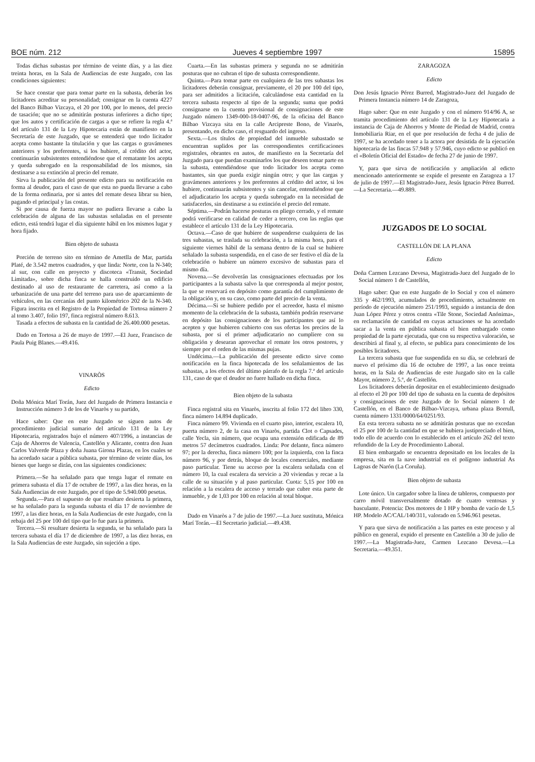BOE núm. 212 Jueves 4 septiembre 1997 15895
Todas dichas subastas por término de veinte días, y a las diez treinta horas, en la Sala de Audiencias de este Juzgado, con las condiciones siguientes:
Se hace constar que para tomar parte en la subasta, deberán los licitadores acreditar su personalidad; consignar en la cuenta 4227 del Banco Bilbao Vizcaya, el 20 por 100, por lo menos, del precio de tasación; que no se admitirán posturas inferiores a dicho tipo; que los autos y certificación de cargas a que se refiere la regla 4.ª del artículo 131 de la Ley Hipotecaria están de manifiesto en la Secretaría de este Juzgado, que se entenderá que todo licitador acepta como bastante la titulación y que las cargas o gravámenes anteriores y los preferentes, si los hubiere, al crédito del actor, continuarán subsistentes entendiéndose que el rematante los acepta y queda subrogado en la responsabilidad de los mismos, sin destinarse a su extinción al precio del remate.
Sirva la publicación del presente edicto para su notificación en forma al deudor, para el caso de que esta no pueda llevarse a cabo de la forma ordinaria, por si antes del remate desea librar su bien, pagando el principal y las costas.
Si por causa de fuerza mayor no pudiera llevarse a cabo la celebración de alguna de las subastas señaladas en el presente edicto, está tendrá lugar el día siguiente hábil en los mismos lugar y hora fijado.
Bien objeto de subasta
Porción de terreno sito en término de Ametlla de Mar, partida Platé, de 3.542 metros cuadrados, y que linda: Norte, con la N-340; al sur, con calle en proyecto y discoteca «Transit, Sociedad Limitada», sobre dicha finca se halla construido un edificio destinado al uso de restaurante de carretera, así como a la urbanización de una parte del terreno para uso de aparcamiento de vehículos, en las cercanías del punto kilométrico 202 de la N-340. Figura inscrita en el Registro de la Propiedad de Tortosa número 2 al tomo 3.407, folio 197, finca registral número 8.613.
Tasada a efectos de subasta en la cantidad de 26.400.000 pesetas.
Dado en Tortosa a 26 de mayo de 1997.—El Juez, Francisco de Paula Puig Blanes.—49.416.
VINARÒS
Edicto
Doña Mónica Marí Torán, Juez del Juzgado de Primera Instancia e Instrucción número 3 de los de Vinaròs y su partido,
Hace saber: Que en este Juzgado se siguen autos de procedimiento judicial sumario del artículo 131 de la Ley Hipotecaria, registrados bajo el número 407/1996, a instancias de Caja de Ahorros de Valencia, Castellón y Alicante, contra don Juan Carlos Valverde Plaza y doña Juana Girona Plazas, en los cuales se ha acordado sacar a pública subasta, por término de veinte días, los bienes que luego se dirán, con las siguientes condiciones:
Primera.—Se ha señalado para que tenga lugar el remate en primera subasta el día 17 de octubre de 1997, a las diez horas, en la Sala Audiencias de este Juzgado, por el tipo de 5.940.000 pesetas.
Segunda.—Para el supuesto de que resultare desierta la primera, se ha señalado para la segunda subasta el día 17 de noviembre de 1997, a las diez horas, en la Sala Audiencias de este Juzgado, con la rebaja del 25 por 100 del tipo que lo fue para la primera.
Tercera.—Si resultare desierta la segunda, se ha señalado para la tercera subasta el día 17 de diciembre de 1997, a las diez horas, en la Sala Audiencias de este Juzgado, sin sujeción a tipo.
Cuarta.—En las subastas primera y segunda no se admitirán posturas que no cubran el tipo de subasta correspondiente.
Quinta.—Para tomar parte en cualquiera de las tres subastas los licitadores deberán consignar, previamente, el 20 por 100 del tipo, para ser admitidos a licitación, calculándose esta cantidad en la tercera subasta respecto al tipo de la segunda; suma que podrá consignarse en la cuenta provisional de consignaciones de este Juzgado número 1349-000-18-0407-96, de la oficina del Banco Bilbao Vizcaya sita en la calle Arcipreste Bono, de Vinaròs, presentando, en dicho caso, el resguardo del ingreso.
Sexta.—Los títulos de propiedad del inmueble subastado se encuentran suplidos por las correspondientes certificaciones registrales, obrantes en autos, de manifiesto en la Secretaría del Juzgado para que puedan examinarlos los que deseen tomar parte en la subasta, entendiéndose que todo licitador los acepta como bastantes, sin que pueda exigir ningún otro; y que las cargas y gravámenes anteriores y los preferentes al crédito del actor, si los hubiere, continuarán subsistentes y sin cancelar, entendiéndose que el adjudicatario los acepta y queda subrogado en la necesidad de satisfacerlos, sin destinarse a su extinción el precio del remate.
Séptima.—Podrán hacerse posturas en pliego cerrado, y el remate podrá verificarse en calidad de ceder a tercero, con las reglas que establece el artículo 131 de la Ley Hipotecaria.
Octava.—Caso de que hubiere de suspenderse cualquiera de las tres subastas, se traslada su celebración, a la misma hora, para el siguiente viernes hábil de la semana dentro de la cual se hubiere señalado la subasta suspendida, en el caso de ser festivo el día de la celebración o hubiere un número excesivo de subastas para el mismo día.
Novena.—Se devolverán las consignaciones efectuadas por los participantes a la subasta salvo la que corresponda al mejor postor, la que se reservará en depósito como garantía del cumplimiento de la obligación y, en su caso, como parte del precio de la venta.
Décima.—Si se hubiere pedido por el acreedor, hasta el mismo momento de la celebración de la subasta, también podrán reservarse en depósito las consignaciones de los participantes que así lo acepten y que hubieren cubierto con sus ofertas los precios de la subasta, por si el primer adjudicatario no cumpliere con su obligación y desearan aprovechar el remate los otros postores, y siempre por el orden de las mismas pujas.
Undécima.—La publicación del presente edicto sirve como notificación en la finca hipotecada de los señalamientos de las subastas, a los efectos del último párrafo de la regla 7.ª del artículo 131, caso de que el deudor no fuere hallado en dicha finca.
Bien objeto de la subasta
Finca registral sita en Vinaròs, inscrita al folio 172 del libro 330, finca número 14.894 duplicado.
Finca número 99. Vivienda en el cuarto piso, interior, escalera 10, puerta número 2, de la casa en Vinaròs, partida Clot o Capsades, calle Yecla, sin número, que ocupa una extensión edificada de 89 metros 57 decímetros cuadrados. Linda: Por delante, finca número 97; por la derecha, finca número 100; por la izquierda, con la finca número 96, y por detrás, bloque de locales comerciales, mediante paso particular. Tiene su acceso por la escalera señalada con el número 10, la cual escalera da servicio a 20 viviendas y recae a la calle de su situación y al paso particular. Cuota: 5,15 por 100 en relación a la escalera de acceso y terrado que cubre esta parte de inmueble, y de 1,03 por 100 en relación al total bloque.
Dado en Vinaròs a 7 de julio de 1997.—La Juez sustituta, Mónica Marí Torán.—El Secretario judicial.—49.438.
ZARAGOZA
Edicto
Don Jesús Ignacio Pérez Burred, Magistrado-Juez del Juzgado de Primera Instancia número 14 de Zaragoza,
Hago saber: Que en este Juzgado y con el número 914/96 A, se tramita procedimiento del artículo 131 de la Ley Hipotecaria a instancia de Caja de Ahorros y Monte de Piedad de Madrid, contra Inmobiliaria Riar, en el que por resolución de fecha 4 de julio de 1997, se ha acordado tener a la actora por desistida de la ejecución hipotecaria de las fincas 57.948 y 57.946, cuyo edicto se publicó en el «Boletín Oficial del Estado» de fecha 27 de junio de 1997.
Y, para que sirva de notificación y ampliación al edicto mencionado anteriormente se expide el presente en Zaragoza a 17 de julio de 1997.—El Magistrado-Juez, Jesús Ignacio Pérez Burred.—La Secretaria.—49.889.
JUZGADOS DE LO SOCIAL
CASTELLÓN DE LA PLANA
Edicto
Doña Carmen Lezcano Devesa, Magistrada-Juez del Juzgado de lo Social número 1 de Castellón,
Hago saber: Que en este Juzgado de lo Social y con el número 335 y 462/1993, acumulados de procedimiento, actualmente en período de ejecución número 251/1993, seguido a instancia de don Juan López Pérez y otros contra «Tile Stone, Sociedad Anónima», en reclamación de cantidad en cuyas actuaciones se ha acordado sacar a la venta en pública subasta el bien embargado como propiedad de la parte ejecutada, que con su respectiva valoración, se describirá al final y, al efecto, se publica para conocimiento de los posibles licitadores.
La tercera subasta que fue suspendida en su día, se celebrará de nuevo el próximo día 16 de octubre de 1997, a las once treinta horas, en la Sala de Audiencias de este Juzgado sito en la calle Mayor, número 2, 5.º, de Castellón.
Los licitadores deberán depositar en el establecimiento designado al efecto el 20 por 100 del tipo de subasta en la cuenta de depósitos y consignaciones de este Juzgado de lo Social número 1 de Castellón, en el Banco de Bilbao-Vizcaya, urbana plaza Borrull, cuenta número 1331/0000/64/0251/93.
En esta tercera subasta no se admitirán posturas que no excedan el 25 por 100 de la cantidad en que se hubiera justipreciado el bien, todo ello de acuerdo con lo establecido en el artículo 262 del texto refundido de la Ley de Procedimiento Laboral.
El bien embargado se encuentra depositado en los locales de la empresa, sita en la nave industrial en el polígono industrial As Lagoas de Narón (La Coruña).
Bien objeto de subasta
Lote único. Un cargador sobre la línea de tableros, compuesto por carro móvil transversalmente dotado de cuatro ventosas y basculante. Potencia: Dos motores de 1 HP y bomba de vacío de 1,5 HP. Modelo AC/CAL/140/311, valorado en 5.946.961 pesetas.
Y para que sirva de notificación a las partes en este proceso y al público en general, expido el presente en Castellón a 30 de julio de 1997.—La Magistrada-Juez, Carmen Lezcano Devesa.—La Secretaria.—49.351.